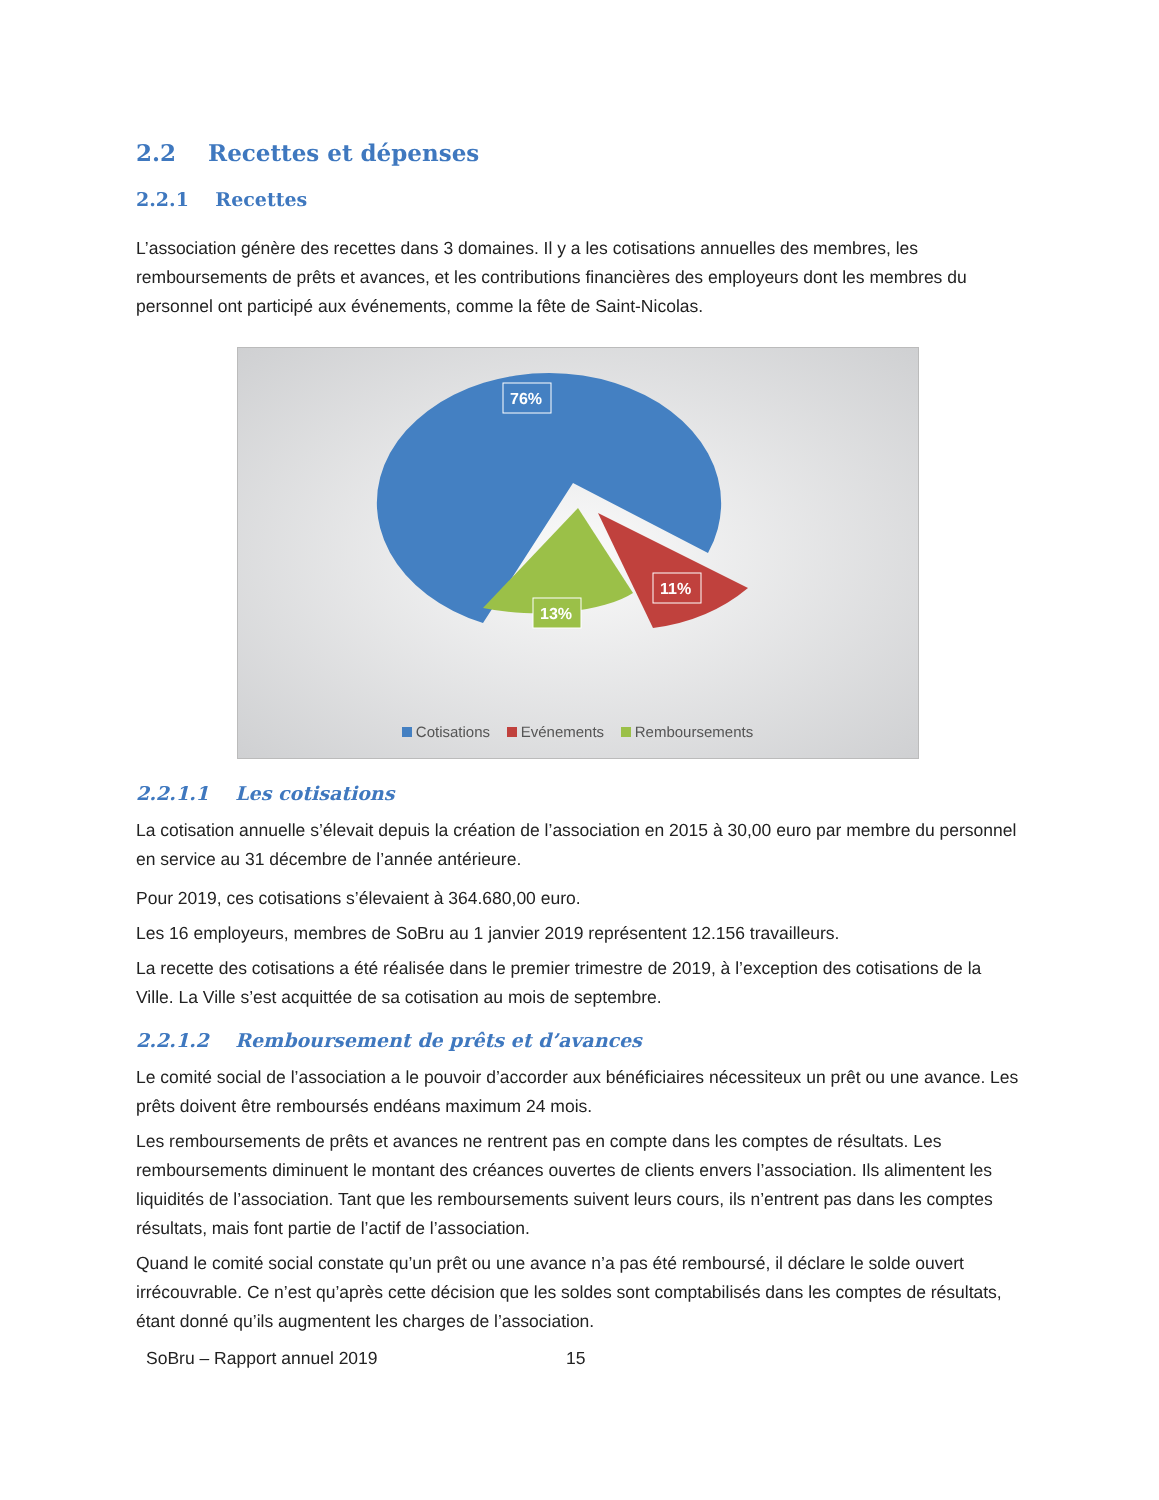2.2 Recettes et dépenses
2.2.1 Recettes
L’association génère des recettes dans 3 domaines. Il y a les cotisations annuelles des membres, les remboursements de prêts et avances, et les contributions financières des employeurs dont les membres du personnel ont participé aux événements, comme la fête de Saint-Nicolas.
76%
13%
11%
Cotisations Evénements Remboursements
2.2.1.1 Les cotisations
La cotisation annuelle s’élevait depuis la création de l’association en 2015 à 30,00 euro par membre du personnel en service au 31 décembre de l’année antérieure.
Pour 2019, ces cotisations s’élevaient à 364.680,00 euro.
Les 16 employeurs, membres de SoBru au 1 janvier 2019 représentent 12.156 travailleurs.
La recette des cotisations a été réalisée dans le premier trimestre de 2019, à l’exception des cotisations de la Ville. La Ville s’est acquittée de sa cotisation au mois de septembre.
2.2.1.2 Remboursement de prêts et d’avances
Le comité social de l’association a le pouvoir d’accorder aux bénéficiaires nécessiteux un prêt ou une avance. Les prêts doivent être remboursés endéans maximum 24 mois.
Les remboursements de prêts et avances ne rentrent pas en compte dans les comptes de résultats. Les remboursements diminuent le montant des créances ouvertes de clients envers l’association. Ils alimentent les liquidités de l’association. Tant que les remboursements suivent leurs cours, ils n’entrent pas dans les comptes résultats, mais font partie de l’actif de l’association.
Quand le comité social constate qu’un prêt ou une avance n’a pas été remboursé, il déclare le solde ouvert irrécouvrable. Ce n’est qu’après cette décision que les soldes sont comptabilisés dans les comptes de résultats, étant donné qu’ils augmentent les charges de l’association.
SoBru – Rapport annuel 2019 15